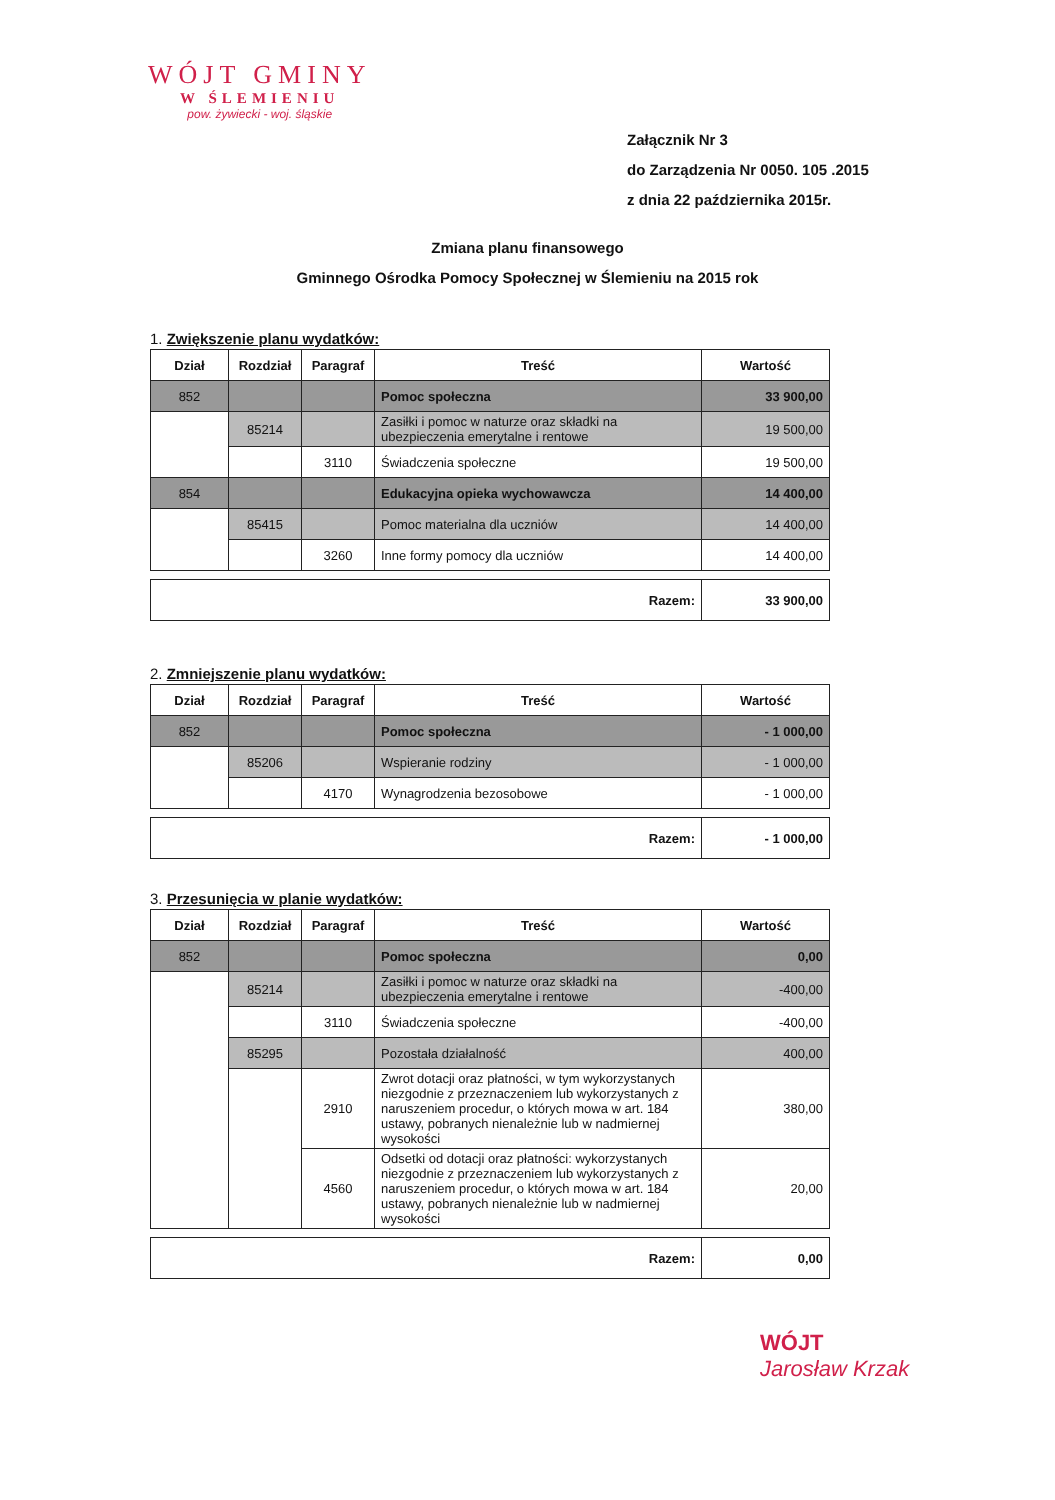WÓJT GMINY
W ŚLEMIENIU
pow. żywiecki - woj. śląskie
Załącznik Nr 3
do Zarządzenia Nr 0050. 105 .2015
z dnia 22 października 2015r.
Zmiana planu finansowego
Gminnego Ośrodka Pomocy Społecznej w Ślemieniu na 2015 rok
1. Zwiększenie planu wydatków:
| Dział | Rozdział | Paragraf | Treść | Wartość |
| --- | --- | --- | --- | --- |
| 852 | | | Pomoc społeczna | 33 900,00 |
| | 85214 | | Zasiłki i pomoc w naturze oraz składki na ubezpieczenia emerytalne i rentowe | 19 500,00 |
| | | 3110 | Świadczenia społeczne | 19 500,00 |
| 854 | | | Edukacyjna opieka wychowawcza | 14 400,00 |
| | 85415 | | Pomoc materialna dla uczniów | 14 400,00 |
| | | 3260 | Inne formy pomocy dla uczniów | 14 400,00 |
| Razem: | 33 900,00 |
2. Zmniejszenie planu wydatków:
| Dział | Rozdział | Paragraf | Treść | Wartość |
| --- | --- | --- | --- | --- |
| 852 | | | Pomoc społeczna | - 1 000,00 |
| | 85206 | | Wspieranie rodziny | - 1 000,00 |
| | | 4170 | Wynagrodzenia bezosobowe | - 1 000,00 |
| Razem: | - 1 000,00 |
3. Przesunięcia w planie wydatków:
| Dział | Rozdział | Paragraf | Treść | Wartość |
| --- | --- | --- | --- | --- |
| 852 | | | Pomoc społeczna | 0,00 |
| | 85214 | | Zasiłki i pomoc w naturze oraz składki na ubezpieczenia emerytalne i rentowe | -400,00 |
| | | 3110 | Świadczenia społeczne | -400,00 |
| | 85295 | | Pozostała działalność | 400,00 |
| | | 2910 | Zwrot dotacji oraz płatności, w tym wykorzystanych niezgodnie z przeznaczeniem lub wykorzystanych z naruszeniem procedur, o których mowa w art. 184 ustawy, pobranych nienależnie lub w nadmiernej wysokości | 380,00 |
| | | 4560 | Odsetki od dotacji oraz płatności: wykorzystanych niezgodnie z przeznaczeniem lub wykorzystanych z naruszeniem procedur, o których mowa w art. 184 ustawy, pobranych nienależnie lub w nadmiernej wysokości | 20,00 |
| Razem: | 0,00 |
WÓJT
Jarosław Krzak